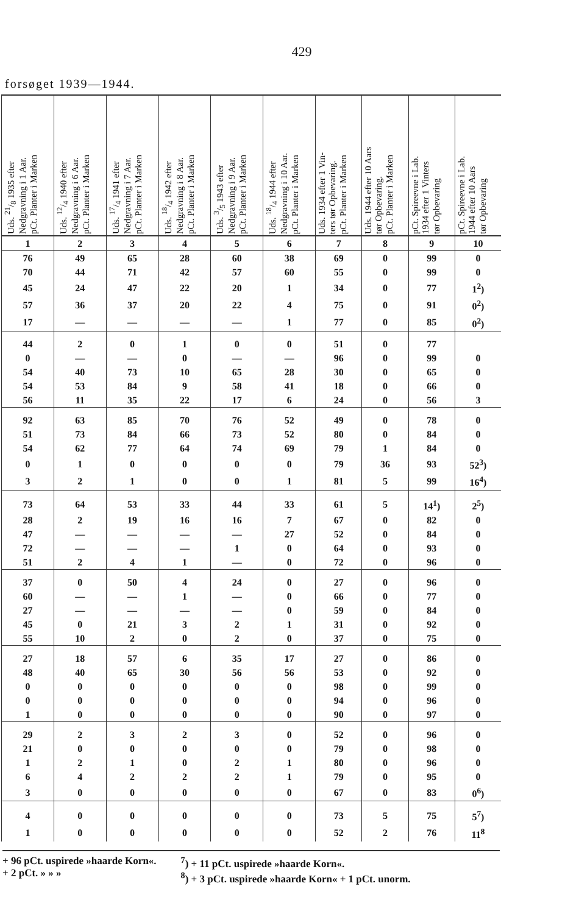429
forsøget 1939—1944.
| Uds. 21/8 1935 efter Nedgravning i 1 Aar. pCt. Planter i Marken | Uds. 12/4 1940 efter Nedgravning i 6 Aar. pCt. Planter i Marken | Uds. 17/4 1941 efter Nedgravning i 7 Aar. pCt. Planter i Marken | Uds. 18/4 1942 efter Nedgravning i 8 Aar. pCt. Planter i Marken | Uds. 3/5 1943 efter Nedgravning i 9 Aar. pCt. Planter i Marken | Uds. 18/4 1944 efter Nedgravning i 10 Aar. pCt. Planter i Marken | Uds. 1934 efter 1 Vin- ters tør Opbevaring. pCt. Planter i Marken | Uds. 1944 efter 10 Aars tør Opbevaring. pCt. Planter i Marken | pCt. Spireevne i Lab. 1934 efter 1 Vinters tør Opbevaring | pCt. Spireevne i Lab. 1944 efter 10 Aars tør Opbevaring |
| --- | --- | --- | --- | --- | --- | --- | --- | --- | --- |
| 1 | 2 | 3 | 4 | 5 | 6 | 7 | 8 | 9 | 10 |
| 76 | 49 | 65 | 28 | 60 | 38 | 69 | 0 | 99 | 0 |
| 70 | 44 | 71 | 42 | 57 | 60 | 55 | 0 | 99 | 0 |
| 45 | 24 | 47 | 22 | 20 | 1 | 34 | 0 | 77 | 1<sup>2</sup>) |
| 57 | 36 | 37 | 20 | 22 | 4 | 75 | 0 | 91 | 0<sup>2</sup>) |
| 17 | — | — | — | — | 1 | 77 | 0 | 85 | 0<sup>2</sup>) |
| 44 | 2 | 0 | 1 | 0 | 0 | 51 | 0 | 77 | |
| 0 | — | — | 0 | — | — | 96 | 0 | 99 | 0 |
| 54 | 40 | 73 | 10 | 65 | 28 | 30 | 0 | 65 | 0 |
| 54 | 53 | 84 | 9 | 58 | 41 | 18 | 0 | 66 | 0 |
| 56 | 11 | 35 | 22 | 17 | 6 | 24 | 0 | 56 | 3 |
| 92 | 63 | 85 | 70 | 76 | 52 | 49 | 0 | 78 | 0 |
| 51 | 73 | 84 | 66 | 73 | 52 | 80 | 0 | 84 | 0 |
| 54 | 62 | 77 | 64 | 74 | 69 | 79 | 1 | 84 | 0 |
| 0 | 1 | 0 | 0 | 0 | 0 | 79 | 36 | 93 | 52<sup>3</sup>) |
| 3 | 2 | 1 | 0 | 0 | 1 | 81 | 5 | 99 | 16<sup>4</sup>) |
| 73 | 64 | 53 | 33 | 44 | 33 | 61 | 5 | 14<sup>1</sup>) | 2<sup>5</sup>) |
| 28 | 2 | 19 | 16 | 16 | 7 | 67 | 0 | 82 | 0 |
| 47 | — | — | — | — | 27 | 52 | 0 | 84 | 0 |
| 72 | — | — | — | 1 | 0 | 64 | 0 | 93 | 0 |
| 51 | 2 | 4 | 1 | — | 0 | 72 | 0 | 96 | 0 |
| 37 | 0 | 50 | 4 | 24 | 0 | 27 | 0 | 96 | 0 |
| 60 | — | — | 1 | — | 0 | 66 | 0 | 77 | 0 |
| 27 | — | — | — | — | 0 | 59 | 0 | 84 | 0 |
| 45 | 0 | 21 | 3 | 2 | 1 | 31 | 0 | 92 | 0 |
| 55 | 10 | 2 | 0 | 2 | 0 | 37 | 0 | 75 | 0 |
| 27 | 18 | 57 | 6 | 35 | 17 | 27 | 0 | 86 | 0 |
| 48 | 40 | 65 | 30 | 56 | 56 | 53 | 0 | 92 | 0 |
| 0 | 0 | 0 | 0 | 0 | 0 | 98 | 0 | 99 | 0 |
| 0 | 0 | 0 | 0 | 0 | 0 | 94 | 0 | 96 | 0 |
| 1 | 0 | 0 | 0 | 0 | 0 | 90 | 0 | 97 | 0 |
| 29 | 2 | 3 | 2 | 3 | 0 | 52 | 0 | 96 | 0 |
| 21 | 0 | 0 | 0 | 0 | 0 | 79 | 0 | 98 | 0 |
| 1 | 2 | 1 | 0 | 2 | 1 | 80 | 0 | 96 | 0 |
| 6 | 4 | 2 | 2 | 2 | 1 | 79 | 0 | 95 | 0 |
| 3 | 0 | 0 | 0 | 0 | 0 | 67 | 0 | 83 | 0<sup>6</sup>) |
| 4 | 0 | 0 | 0 | 0 | 0 | 73 | 5 | 75 | 5<sup>7</sup>) |
| 1 | 0 | 0 | 0 | 0 | 0 | 52 | 2 | 76 | 11<sup>8</sup> |
+ 96 pCt. uspirede »haarde Korn«.
+ 2 pCt. » » »
<sup>7</sup>) + 11 pCt. uspirede »haarde Korn«.
<sup>8</sup>) + 3 pCt. uspirede »haarde Korn« + 1 pCt. unorm.